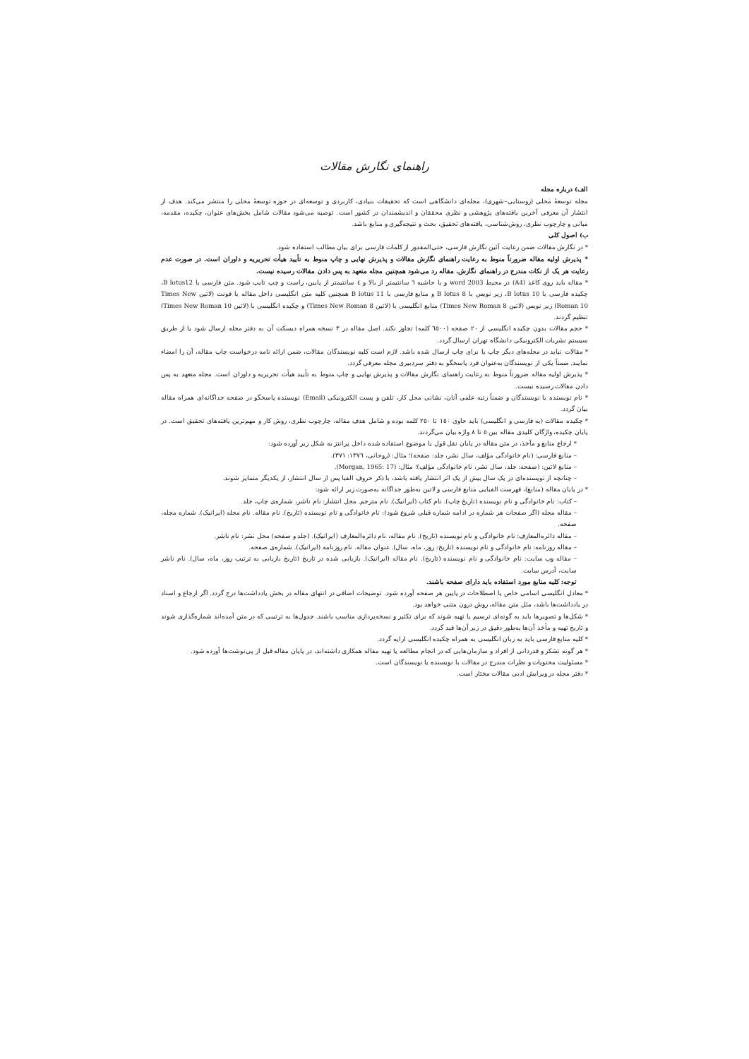راهنمای نگارش مقالات
الف) درباره مجله
مجله توسعهٔ محلی (روستایی–شهری)، مجله‌ای دانشگاهی است که تحقیقات بنیادی، کاربردی و توسعه‌ای در حوزه توسعهٔ محلی را منتشر می‌کند. هدف از انتشار آن معرفی آخرین یافته‌های پژوهشی و نظری محققان و اندیشمندان در کشور است. توصیه می‌شود مقالات شامل بخش‌های عنوان، چکیده، مقدمه، مبانی و چارچوب نظری، روش‌شناسی، یافته‌های تحقیق، بحث و نتیجه‌گیری و منابع باشد.
ب) اصول کلی
* در نگارش مقالات ضمن رعایت آئین نگارش فارسی، حتی‌المقدور از کلمات فارسی برای بیان مطالب استفاده شود.
* پذیرش اولیه مقاله ضرورتاً منوط به رعایت راهنمای نگارش مقالات و پذیرش نهایی و چاپ منوط به تأیید هیأت تحریریه و داوران است. در صورت عدم رعایت هر یک از نکات مندرج در راهنمای نگارش، مقاله رد می‌شود همچنین مجله متعهد به پس دادن مقالات رسیده نیست.
* مقاله باید روی کاغذ (A4) در محیط word 2003 و با حاشیه ٦ سانتیمتر از بالا و ٤ سانتیمتر از پایین، راست و چپ تایپ شود. متن فارسی با B lotus12، چکیده فارسی با B lotus 10، زیر نویس با B lotus 8 و منابع فارسی با B lotus 11 همچنین کلیه متن انگلیسی داخل مقاله با فونت (لاتین Times New Roman 10) زیر نویس (لاتین Times New Roman 8) منابع انگلیسی با (لاتین Times New Roman 8) و چکیده انگلیسی با (لاتین Times New Roman 10) تنظیم گردند.
* حجم مقالات بدون چکیده انگلیسی از ٢٠ صفحه (٦٥٠٠ کلمه) تجاوز نکند. اصل مقاله در ٣ نسخه همراه دیسکت آن به دفتر مجله ارسال شود یا از طریق سیستم نشریات الکترونیکی دانشگاه تهران ارسال گردد.
* مقالات نباید در مجله‌های دیگر چاپ یا برای چاپ ارسال شده باشد. لازم است کلیه نویسندگان مقالات، ضمن ارائه نامه درخواست چاپ مقاله، آن را امضاء نمایند. ضمناً یکی از نویسندگان به‌عنوان فرد پاسخگو به دفتر سردبیری مجله معرفی گردد.
* پذیرش اولیه مقاله ضرورتاً منوط به رعایت راهنمای نگارش مقالات و پذیرش نهایی و چاپ منوط به تأیید هیأت تحریریه و داوران است. مجله متعهد به پس دادن مقالات رسیده نیست.
* نام نویسنده یا نویسندگان و ضمناً رتبه علمی آنان، نشانی محل کار، تلفن و پست الکترونیکی (Email) نویسنده پاسخگو در صفحه جداگانه‌ای همراه مقاله بیان گردد.
* چکیده مقالات (به فارسی و انگلیسی) باید حاوی ١٥٠ تا ٢٥٠ کلمه بوده و شامل هدف مقاله، چارچوب نظری، روش کار و مهم‌ترین یافته‌های تحقیق است. در پایان چکیده، واژگان کلیدی مقاله بین ٥ تا ٨ واژه بیان می‌گردند.
* ارجاع منابع و مآخذ، در متن مقاله در پایان نقل قول یا موضوع استفاده شده داخل پرانتز به شکل زیر آورده شود:
– منابع فارسی: (نام خانوادگی مؤلف، سال نشر، جلد: صفحه)؛ مثال: (روحانی، ١٣٧٦: ٣٧١).
– منابع لاتین: (صفحه: جلد، سال نشر، نام خانوادگی مؤلف)؛ مثال: (Morgan, 1965: 17).
– چنانچه از نویسنده‌ای در یک سال بیش از یک اثر انتشار یافته باشد، با ذکر حروف الفبا پس از سال انتشار، از یکدیگر متمایز شوند.
* در پایان مقاله (منابع)، فهرست الفبایی منابع فارسی و لاتین به‌طور جداگانه به‌صورت زیر ارائه شود:
– کتاب: نام خانوادگی و نام نویسنده (تاریخ چاپ). نام کتاب (ایرانیک). نام مترجم. محل انتشار: نام ناشر، شماره‌ی چاپ، جلد.
– مقاله مجله (اگر صفحات هر شماره در ادامه شماره قبلی شروع شود): نام خانوادگی و نام نویسنده (تاریخ). نام مقاله. نام مجله (ایرانیک). شماره مجله، صفحه.
– مقاله دائره‌المعارف: نام خانوادگی و نام نویسنده (تاریخ). نام مقاله، نام دائره‌المعارف (ایرانیک). (جلد و صفحه) محل نشر: نام ناشر.
– مقاله روزنامه: نام خانوادگی و نام نویسنده (تاریخ: روز، ماه، سال). عنوان مقاله. نام روزنامه (ایرانیک). شماره‌ی صفحه.
– مقاله وب سایت: نام خانوادگی و نام نویسنده (تاریخ). نام مقاله (ایرانیک). بازیابی شده در تاریخ (تاریخ بازیابی به ترتیب روز، ماه، سال). نام ناشر سایت، آدرس سایت.
توجه: کلیه منابع مورد استفاده باید دارای صفحه باشند.
* معادل انگلیسی اسامی خاص یا اصطلاحات در پایین هر صفحه آورده شود. توضیحات اضافی در انتهای مقاله در بخش یادداشت‌ها درج گردد. اگر ارجاع و اسناد در یادداشت‌ها باشد، مثل متن مقاله، روش درون متنی خواهد بود.
* شکل‌ها و تصویرها باید به گونه‌ای ترسیم یا تهیه شوند که برای تکثیر و نسخه‌پردازی مناسب باشند. جدول‌ها به ترتیبی که در متن آمده‌اند شماره‌گذاری شوند و تاریخ تهیه و مأخذ آن‌ها به‌طور دقیق در زیر آن‌ها قید گردد.
* کلیه منابع فارسی باید به زبان انگلیسی به همراه چکیده انگلیسی ارایه گردد.
* هر گونه تشکر و قدردانی از افراد و سازمان‌هایی که در انجام مطالعه یا تهیه مقاله همکاری داشته‌اند، در پایان مقاله قبل از پی‌نوشت‌ها آورده شود.
* مسئولیت محتویات و نظرات مندرج در مقالات با نویسنده یا نویسندگان است.
* دفتر مجله در ویرایش ادبی مقالات مختار است.